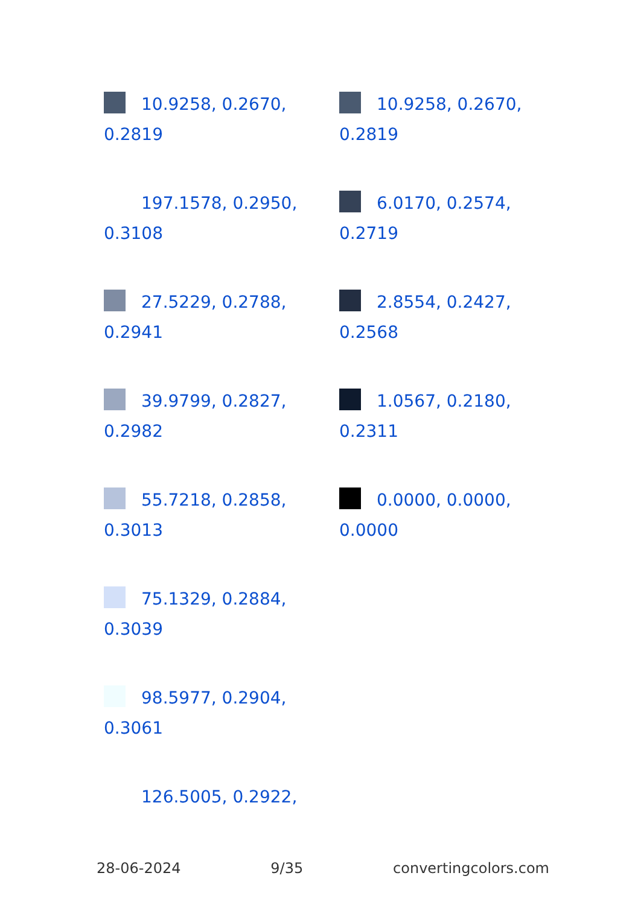10.9258, 0.2670, 0.2819
10.9258, 0.2670, 0.2819
197.1578, 0.2950, 0.3108
6.0170, 0.2574, 0.2719
27.5229, 0.2788, 0.2941
2.8554, 0.2427, 0.2568
39.9799, 0.2827, 0.2982
1.0567, 0.2180, 0.2311
55.7218, 0.2858, 0.3013
0.0000, 0.0000, 0.0000
75.1329, 0.2884, 0.3039
98.5977, 0.2904, 0.3061
126.5005, 0.2922,
28-06-2024 9/35 convertingcolors.com